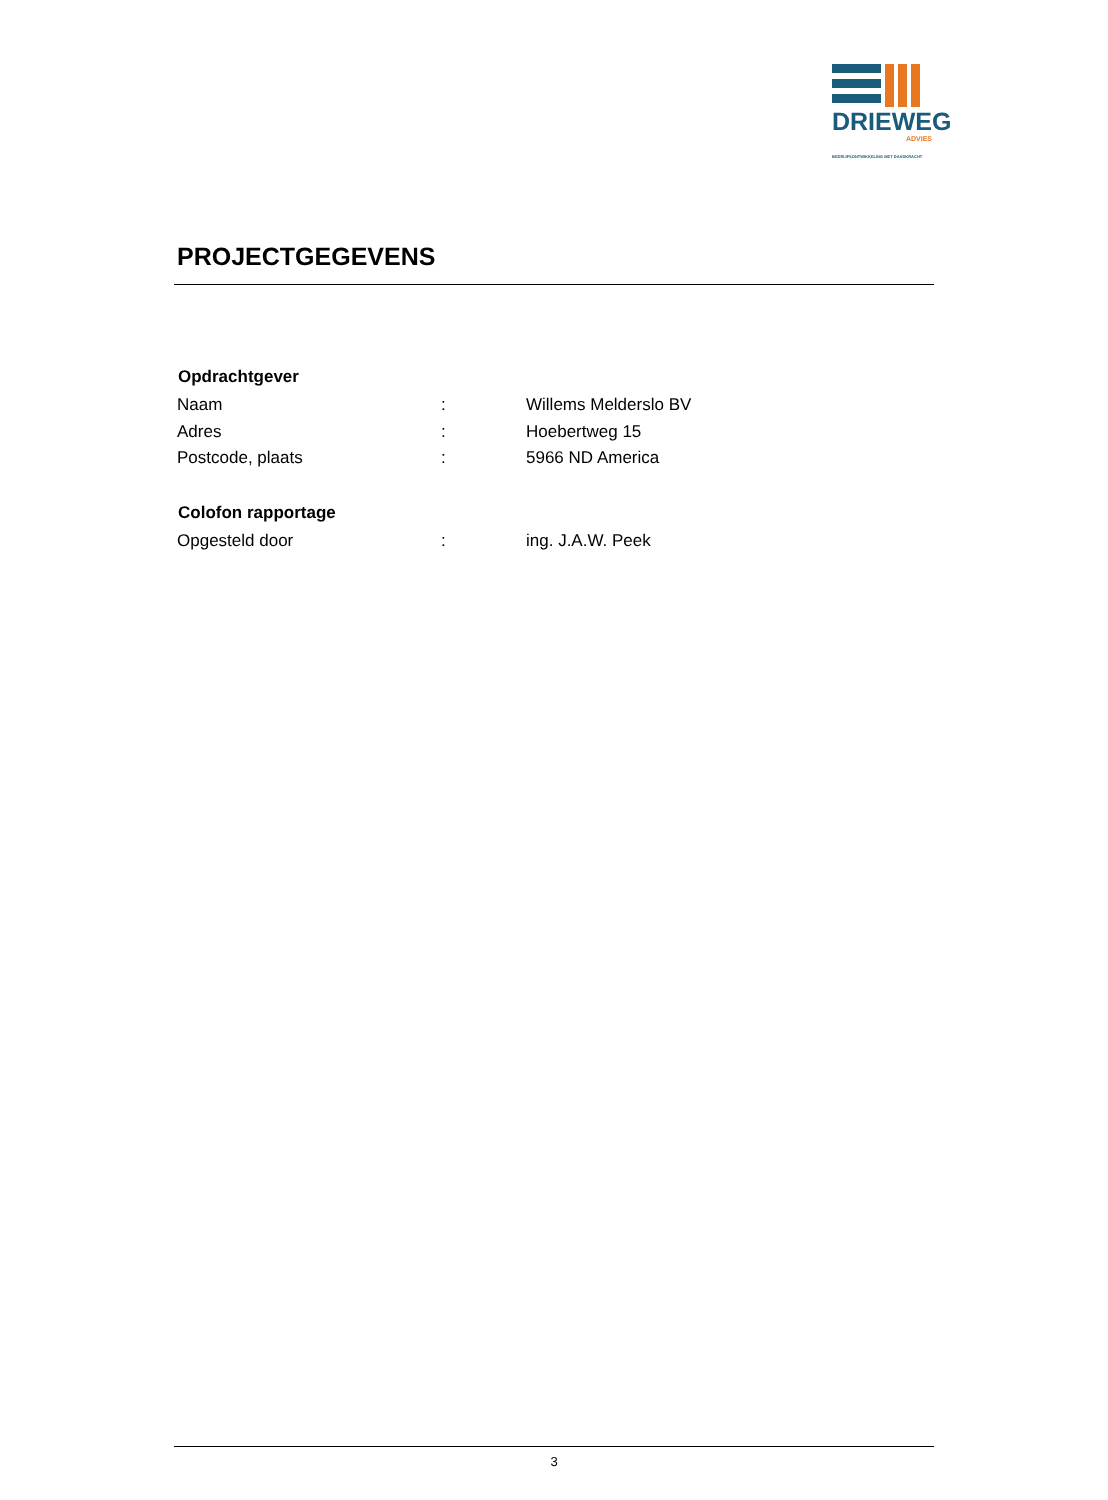DRIEWEG
ADVIES
BEDRIJFSONTWIKKELING MET DAADKRACHT
PROJECTGEGEVENS
| Opdrachtgever | | |
| --- | --- | --- |
| Naam | : | Willems Melderslo BV |
| Adres | : | Hoebertweg 15 |
| Postcode, plaats | : | 5966 ND America |
| Colofon rapportage | | |
| Opgesteld door | : | ing. J.A.W. Peek |
3